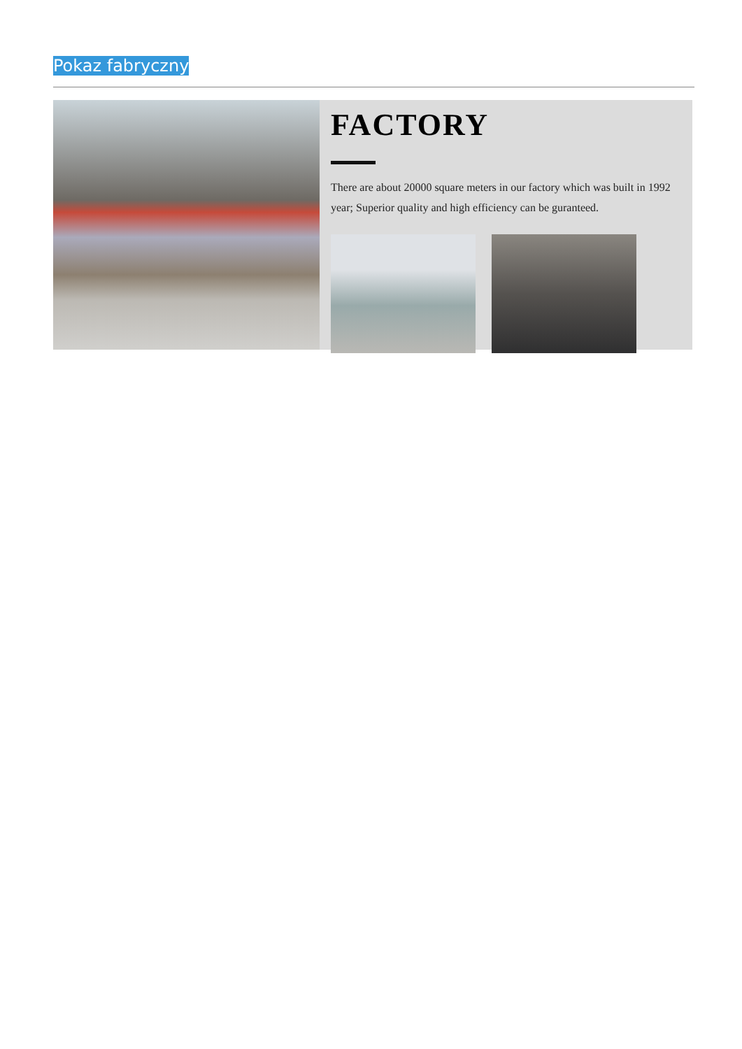Pokaz fabryczny
FACTORY
There are about 20000 square meters in our factory which was built in 1992 year; Superior quality and high efficiency can be guranteed.